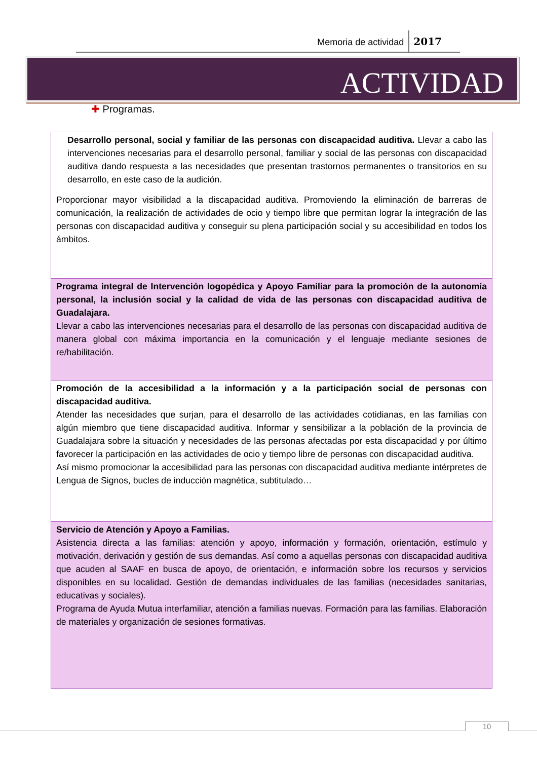Memoria de actividad 2017
ACTIVIDAD
✚ Programas.
| Desarrollo personal, social y familiar de las personas con discapacidad auditiva. Llevar a cabo las intervenciones necesarias para el desarrollo personal, familiar y social de las personas con discapacidad auditiva dando respuesta a las necesidades que presentan trastornos permanentes o transitorios en su desarrollo, en este caso de la audición. Proporcionar mayor visibilidad a la discapacidad auditiva. Promoviendo la eliminación de barreras de comunicación, la realización de actividades de ocio y tiempo libre que permitan lograr la integración de las personas con discapacidad auditiva y conseguir su plena participación social y su accesibilidad en todos los ámbitos. |
| Programa integral de Intervención logopédica y Apoyo Familiar para la promoción de la autonomía personal, la inclusión social y la calidad de vida de las personas con discapacidad auditiva de Guadalajara. Llevar a cabo las intervenciones necesarias para el desarrollo de las personas con discapacidad auditiva de manera global con máxima importancia en la comunicación y el lenguaje mediante sesiones de re/habilitación. |
| Promoción de la accesibilidad a la información y a la participación social de personas con discapacidad auditiva. Atender las necesidades que surjan, para el desarrollo de las actividades cotidianas, en las familias con algún miembro que tiene discapacidad auditiva. Informar y sensibilizar a la población de la provincia de Guadalajara sobre la situación y necesidades de las personas afectadas por esta discapacidad y por último favorecer la participación en las actividades de ocio y tiempo libre de personas con discapacidad auditiva. Así mismo promocionar la accesibilidad para las personas con discapacidad auditiva mediante intérpretes de Lengua de Signos, bucles de inducción magnética, subtitulado… |
| Servicio de Atención y Apoyo a Familias. Asistencia directa a las familias: atención y apoyo, información y formación, orientación, estímulo y motivación, derivación y gestión de sus demandas. Así como a aquellas personas con discapacidad auditiva que acuden al SAAF en busca de apoyo, de orientación, e información sobre los recursos y servicios disponibles en su localidad. Gestión de demandas individuales de las familias (necesidades sanitarias, educativas y sociales). Programa de Ayuda Mutua interfamiliar, atención a familias nuevas. Formación para las familias. Elaboración de materiales y organización de sesiones formativas. |
10